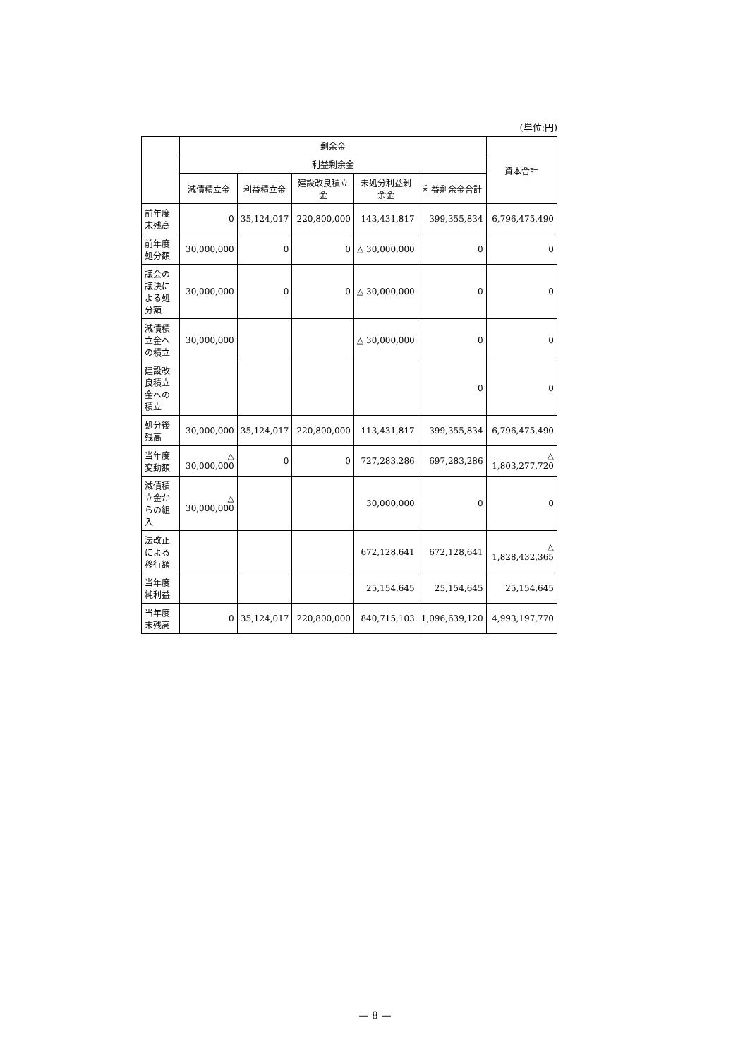(単位:円)
| | 剰余金 | | | | | 資本合計 |
| --- | --- | --- | --- | --- | --- | --- |
| | 利益剰余金 | | | | | |
| | 減債積立金 | 利益積立金 | 建設改良積立金 | 未処分利益剰余金 | 利益剰余金合計 | |
| 前年度末残高 | 0 | 35,124,017 | 220,800,000 | 143,431,817 | 399,355,834 | 6,796,475,490 |
| 前年度処分額 | 30,000,000 | 0 | 0 | △ 30,000,000 | 0 | 0 |
| 議会の議決による処分額 | 30,000,000 | 0 | 0 | △ 30,000,000 | 0 | 0 |
| 減債積立金への積立 | 30,000,000 | | | △ 30,000,000 | 0 | 0 |
| 建設改良積立金への積立 | | | | | 0 | 0 |
| 処分後残高 | 30,000,000 | 35,124,017 | 220,800,000 | 113,431,817 | 399,355,834 | 6,796,475,490 |
| 当年度変動額 | △ 30,000,000 | 0 | 0 | 727,283,286 | 697,283,286 | △ 1,803,277,720 |
| 減債積立金からの組入 | △ 30,000,000 | | | 30,000,000 | 0 | 0 |
| 法改正による移行額 | | | | 672,128,641 | 672,128,641 | △ 1,828,432,365 |
| 当年度純利益 | | | | 25,154,645 | 25,154,645 | 25,154,645 |
| 当年度末残高 | 0 | 35,124,017 | 220,800,000 | 840,715,103 | 1,096,639,120 | 4,993,197,770 |
— 8 —